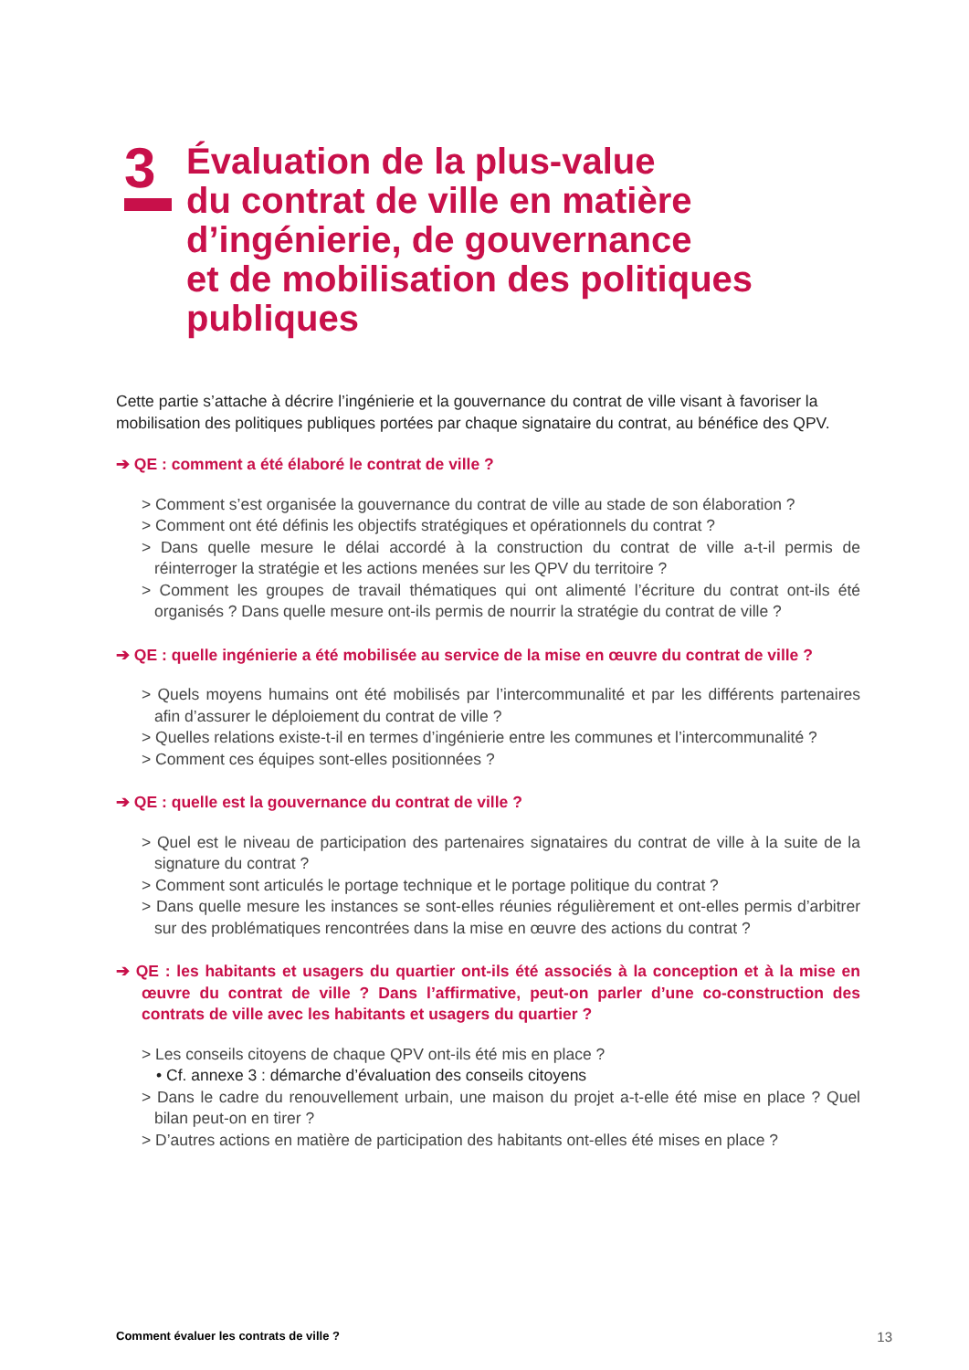3
Évaluation de la plus-value
du contrat de ville en matière
d’ingénierie, de gouvernance
et de mobilisation des politiques
publiques
Cette partie s’attache à décrire l’ingénierie et la gouvernance du contrat de ville visant à favoriser la mobilisation des politiques publiques portées par chaque signataire du contrat, au bénéfice des QPV.
➔ QE : comment a été élaboré le contrat de ville ?
> Comment s’est organisée la gouvernance du contrat de ville au stade de son élaboration ?
> Comment ont été définis les objectifs stratégiques et opérationnels du contrat ?
> Dans quelle mesure le délai accordé à la construction du contrat de ville a-t-il permis de réinterroger la stratégie et les actions menées sur les QPV du territoire ?
> Comment les groupes de travail thématiques qui ont alimenté l’écriture du contrat ont-ils été organisés ? Dans quelle mesure ont-ils permis de nourrir la stratégie du contrat de ville ?
➔ QE : quelle ingénierie a été mobilisée au service de la mise en œuvre du contrat de ville ?
> Quels moyens humains ont été mobilisés par l’intercommunalité et par les différents partenaires afin d’assurer le déploiement du contrat de ville ?
> Quelles relations existe-t-il en termes d’ingénierie entre les communes et l’intercommunalité ?
> Comment ces équipes sont-elles positionnées ?
➔ QE : quelle est la gouvernance du contrat de ville ?
> Quel est le niveau de participation des partenaires signataires du contrat de ville à la suite de la signature du contrat ?
> Comment sont articulés le portage technique et le portage politique du contrat ?
> Dans quelle mesure les instances se sont-elles réunies régulièrement et ont-elles permis d’arbitrer sur des problématiques rencontrées dans la mise en œuvre des actions du contrat ?
➔ QE : les habitants et usagers du quartier ont-ils été associés à la conception et à la mise en œuvre du contrat de ville ? Dans l’affirmative, peut-on parler d’une co-construction des contrats de ville avec les habitants et usagers du quartier ?
> Les conseils citoyens de chaque QPV ont-ils été mis en place ?
• Cf. annexe 3 : démarche d’évaluation des conseils citoyens
> Dans le cadre du renouvellement urbain, une maison du projet a-t-elle été mise en place ? Quel bilan peut-on en tirer ?
> D’autres actions en matière de participation des habitants ont-elles été mises en place ?
Comment évaluer les contrats de ville ? 13